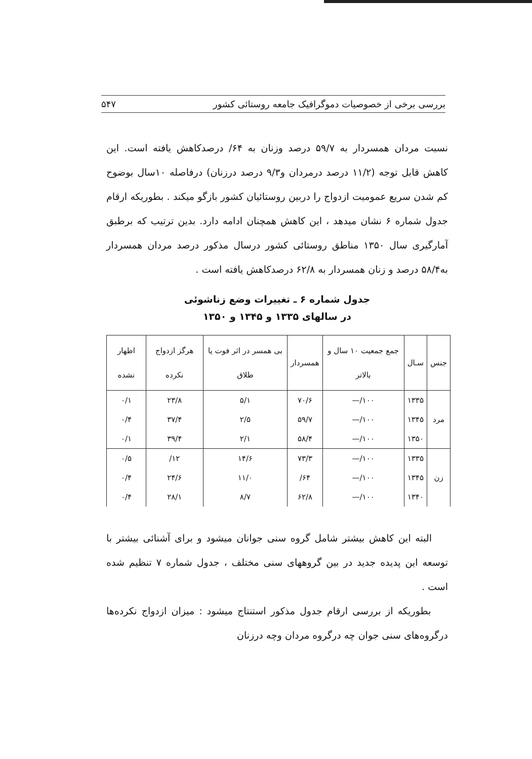بررسی برخی از خصوصیات دموگرافیک جامعه روستائی کشور ۵۴۷
نسبت مردان همسردار به ۵۹/۷ درصد وزنان به ۶۴/ درصدکاهش یافته است. این کاهش قابل توجه (۱۱/۲ درصد درمردان و۹/۳ درصد درزنان) درفاصله ۱۰سال بوضوح کم شدن سریع عمومیت ازدواج را دربین روستائیان کشور بازگو میکند . بطوریکه ارقام جدول شماره ۶ نشان میدهد ، این کاهش همچنان ادامه دارد. بدین ترتیب که برطبق آمارگیری سال ۱۳۵۰ مناطق روستائی کشور درسال مذکور درصد مردان همسردار به۵۸/۴ درصد و زنان همسردار به ۶۲/۸ درصدکاهش یافته است .
جدول شماره ۶ ـ تغییرات وضع زناشوئی
در سالهای ۱۳۳۵ و ۱۳۴۵ و ۱۳۵۰
| جنس | سـال | جمع جمعیت ۱۰ سال و بالاتر | همسردار | بی همسر در اثر فوت یا طلاق | هرگز ازدواج نکرده | اظهار نشده |
| --- | --- | --- | --- | --- | --- | --- |
| مرد | ۱۳۳۵ | ۱۰۰/— | ۷۰/۶ | ۵/۱ | ۲۳/۸ | ۰/۱ |
| | ۱۳۴۵ | ۱۰۰/— | ۵۹/۷ | ۲/۵ | ۳۷/۴ | ۰/۴ |
| | ۱۳۵۰ | ۱۰۰/— | ۵۸/۴ | ۲/۱ | ۳۹/۴ | ۰/۱ |
| زن | ۱۳۳۵ | ۱۰۰/— | ۷۳/۳ | ۱۴/۶ | ۱۲/ | ۰/۵ |
| | ۱۳۴۵ | ۱۰۰/— | ۶۴/ | ۱۱/۰ | ۲۴/۶ | ۰/۴ |
| | ۱۳۴۰ | ۱۰۰/— | ۶۲/۸ | ۸/۷ | ۲۸/۱ | ۰/۴ |
البته این کاهش بیشتر شامل گروه سنی جوانان میشود و برای آشنائی بیشتر با توسعه این پدیده جدید در بین گروههای سنی مختلف ، جدول شماره ۷ تنظیم شده است .
بطوریکه از بررسی ارقام جدول مذکور استنتاج میشود : میزان ازدواج نکرده‌ها درگروه‌های سنی جوان چه درگروه مردان وچه درزنان